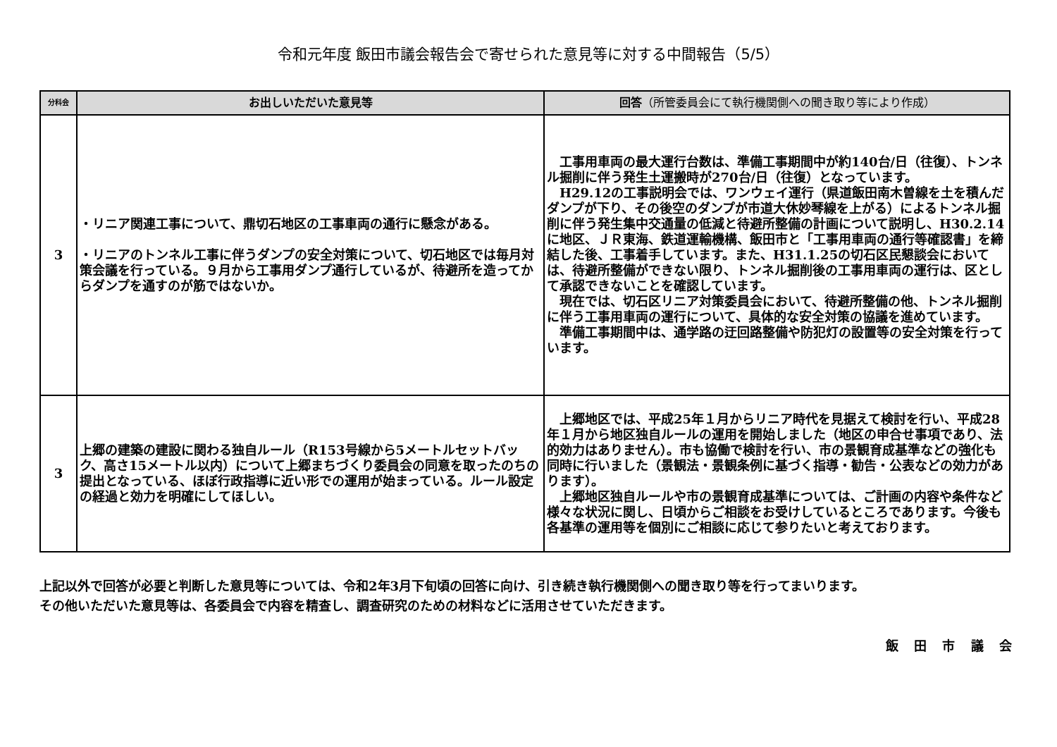令和元年度 飯田市議会報告会で寄せられた意見等に対する中間報告（5/5）
| 分科会 | お出しいただいた意見等 | 回答 （所管委員会にて執行機関側への聞き取り等により作成） |
| --- | --- | --- |
| 3 | ・リニア関連工事について、鼎切石地区の工事車両の通行に懸念がある。 ・リニアのトンネル工事に伴うダンプの安全対策について、切石地区では毎月対策会議を行っている。９月から工事用ダンプ通行しているが、待避所を造ってからダンプを通すのが筋ではないか。 | 工事用車両の最大運行台数は、準備工事期間中が約140台/日（往復）、トンネル掘削に伴う発生土運搬時が270台/日（往復）となっています。 H29.12の工事説明会では、ワンウェイ運行（県道飯田南木曽線を土を積んだダンプが下り、その後空のダンプが市道大休妙琴線を上がる）によるトンネル掘削に伴う発生集中交通量の低減と待避所整備の計画について説明し、H30.2.14に地区、ＪＲ東海、鉄道運輸機構、飯田市と「工事用車両の通行等確認書」を締結した後、工事着手しています。また、H31.1.25の切石区民懇談会においては、待避所整備ができない限り、トンネル掘削後の工事用車両の運行は、区として承認できないことを確認しています。 現在では、切石区リニア対策委員会において、待避所整備の他、トンネル掘削に伴う工事用車両の運行について、具体的な安全対策の協議を進めています。 準備工事期間中は、通学路の迂回路整備や防犯灯の設置等の安全対策を行っています。 |
| 3 | 上郷の建築の建設に関わる独自ルール（R153号線から5メートルセットバック、高さ15メートル以内）について上郷まちづくり委員会の同意を取ったのちの提出となっている、ほぼ行政指導に近い形での運用が始まっている。ルール設定の経過と効力を明確にしてほしい。 | 上郷地区では、平成25年１月からリニア時代を見据えて検討を行い、平成28年１月から地区独自ルールの運用を開始しました（地区の申合せ事項であり、法的効力はありません）。市も協働で検討を行い、市の景観育成基準などの強化も同時に行いました（景観法・景観条例に基づく指導・勧告・公表などの効力があります）。 上郷地区独自ルールや市の景観育成基準については、ご計画の内容や条件など様々な状況に関し、日頃からご相談をお受けしているところであります。今後も各基準の運用等を個別にご相談に応じて参りたいと考えております。 |
上記以外で回答が必要と判断した意見等については、令和2年3月下旬頃の回答に向け、引き続き執行機関側への聞き取り等を行ってまいります。
その他いただいた意見等は、各委員会で内容を精査し、調査研究のための材料などに活用させていただきます。
飯 田 市 議 会